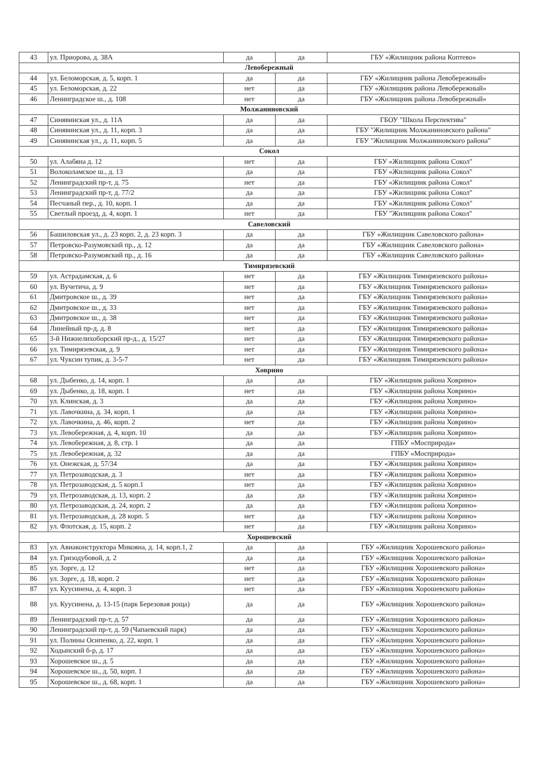| 43 | ул. Приорова, д. 38А | да | да | ГБУ «Жилищник района Коптево» |
| Левобережный | | | | |
| 44 | ул. Беломорская, д. 5, корп. 1 | да | да | ГБУ «Жилищник района Левобережный» |
| 45 | ул. Беломорская, д. 22 | нет | да | ГБУ «Жилищник района Левобережный» |
| 46 | Ленинградское ш., д. 108 | нет | да | ГБУ «Жилищник района Левобережный» |
| Молжаниновский | | | | |
| 47 | Синявинская ул., д. 11А | да | да | ГБОУ "Школа Перспектива" |
| 48 | Синявинская ул., д. 11, корп. 3 | да | да | ГБУ "Жилищник Молжаниновского района" |
| 49 | Синявинская ул., д. 11, корп. 5 | да | да | ГБУ "Жилищник Молжаниновского района" |
| Сокол | | | | |
| 50 | ул. Алабяна д. 12 | нет | да | ГБУ «Жилищник района Сокол" |
| 51 | Волоколамское ш., д. 13 | да | да | ГБУ «Жилищник района Сокол" |
| 52 | Ленинградский пр-т, д. 75 | нет | да | ГБУ «Жилищник района Сокол" |
| 53 | Ленинградский пр-т, д. 77/2 | да | да | ГБУ «Жилищник района Сокол" |
| 54 | Песчаный пер., д. 10, корп. 1 | да | да | ГБУ «Жилищник района Сокол" |
| 55 | Светлый проезд, д. 4, корп. 1 | нет | да | ГБУ "Жилищник района Сокол" |
| Савеловский | | | | |
| 56 | Башиловская ул., д. 23 корп. 2, д. 23 корп. 3 | да | да | ГБУ «Жилищник Савеловского района» |
| 57 | Петровско-Разумовский пр., д. 12 | да | да | ГБУ «Жилищник Савеловского района» |
| 58 | Петровско-Разумовский пр., д. 16 | да | да | ГБУ «Жилищник Савеловского района» |
| Тимирязевский | | | | |
| 59 | ул. Астрадамская, д. 6 | нет | да | ГБУ «Жилищник Тимирязевского района» |
| 60 | ул. Вучетича, д. 9 | нет | да | ГБУ «Жилищник Тимирязевского района» |
| 61 | Дмитровское ш., д. 39 | нет | да | ГБУ «Жилищник Тимирязевского района» |
| 62 | Дмитровское ш., д. 33 | нет | да | ГБУ «Жилищник Тимирязевского района» |
| 63 | Дмитровское ш., д. 38 | нет | да | ГБУ «Жилищник Тимирязевского района» |
| 64 | Линейный пр-д, д. 8 | нет | да | ГБУ «Жилищник Тимирязевского района» |
| 65 | 3-й Нижнелихоборский пр-д., д. 15/27 | нет | да | ГБУ «Жилищник Тимирязевского района» |
| 66 | ул. Тимирязевская, д. 9 | нет | да | ГБУ «Жилищник Тимирязевского района» |
| 67 | ул. Чуксин тупик, д. 3-5-7 | нет | да | ГБУ «Жилищник Тимирязевского района» |
| Ховрино | | | | |
| 68 | ул. Дыбенко, д. 14, корп. 1 | да | да | ГБУ «Жилищник района Ховрино» |
| 69 | ул. Дыбенко, д. 18, корп. 1 | нет | да | ГБУ «Жилищник района Ховрино» |
| 70 | ул. Клинская, д. 3 | да | да | ГБУ «Жилищник района Ховрино» |
| 71 | ул. Лавочкина, д. 34, корп. 1 | да | да | ГБУ «Жилищник района Ховрино» |
| 72 | ул. Лавочкина, д. 46, корп. 2 | нет | да | ГБУ «Жилищник района Ховрино» |
| 73 | ул. Левобережная, д. 4, корп. 10 | да | да | ГБУ «Жилищник района Ховрино» |
| 74 | ул. Левобережная, д. 8, стр. 1 | да | да | ГПБУ «Мосприрода» |
| 75 | ул. Левобережная, д. 32 | да | да | ГПБУ «Мосприрода» |
| 76 | ул. Онежская, д. 57/34 | да | да | ГБУ «Жилищник района Ховрино» |
| 77 | ул. Петрозаводская, д. 3 | нет | да | ГБУ «Жилищник района Ховрино» |
| 78 | ул. Петрозаводская, д. 5 корп.1 | нет | да | ГБУ «Жилищник района Ховрино» |
| 79 | ул. Петрозаводская, д. 13, корп. 2 | да | да | ГБУ «Жилищник района Ховрино» |
| 80 | ул. Петрозаводская, д. 24, корп. 2 | да | да | ГБУ «Жилищник района Ховрино» |
| 81 | ул. Петрозаводская, д. 28 корп. 5 | нет | да | ГБУ «Жилищник района Ховрино» |
| 82 | ул. Флотская, д. 15, корп. 2 | нет | да | ГБУ «Жилищник района Ховрино» |
| Хорошевский | | | | |
| 83 | ул. Авиаконструктора Микояна, д. 14, корп.1, 2 | да | да | ГБУ «Жилищник Хорошевского района» |
| 84 | ул. Гризодубовой, д. 2 | да | да | ГБУ «Жилищник Хорошевского района» |
| 85 | ул. Зорге, д. 12 | нет | да | ГБУ «Жилищник Хорошевского района» |
| 86 | ул. Зорге, д. 18, корп. 2 | нет | да | ГБУ «Жилищник Хорошевского района» |
| 87 | ул. Куусинена, д. 4, корп. 3 | нет | да | ГБУ «Жилищник Хорошевского района» |
| 88 | ул. Куусинена, д. 13-15 (парк Березовая роща) | да | да | ГБУ «Жилищник Хорошевского района» |
| 89 | Ленинградский пр-т, д. 57 | да | да | ГБУ «Жилищник Хорошевского района» |
| 90 | Ленинградский пр-т, д. 59 (Чапаевский парк) | да | да | ГБУ «Жилищник Хорошевского района» |
| 91 | ул. Полины Осипенко, д. 22, корп. 1 | да | да | ГБУ «Жилищник Хорошевского района» |
| 92 | Ходынский б-р, д. 17 | да | да | ГБУ «Жилищник Хорошевского района» |
| 93 | Хорошевское ш., д. 5 | да | да | ГБУ «Жилищник Хорошевского района» |
| 94 | Хорошевское ш., д. 50, корп. 1 | да | да | ГБУ «Жилищник Хорошевского района» |
| 95 | Хорошевское ш., д. 68, корп. 1 | да | да | ГБУ «Жилищник Хорошевского района» |